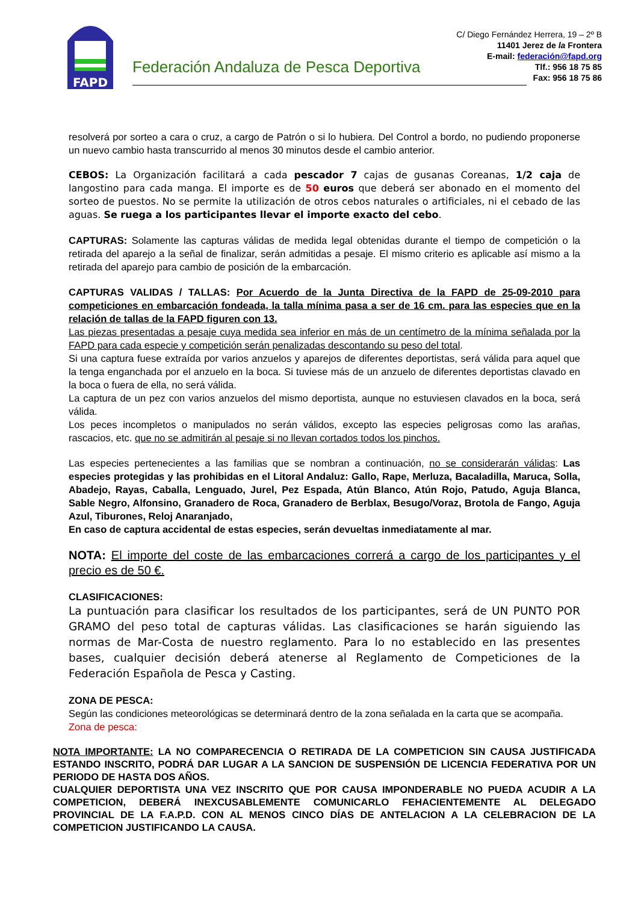FAPD
Federación Andaluza de Pesca Deportiva
C/ Diego Fernández Herrera, 19 – 2º B
11401 Jerez de la Frontera
E-mail: federación@fapd.org
Tlf.: 956 18 75 85
Fax: 956 18 75 86
resolverá por sorteo a cara o cruz, a cargo de Patrón o si lo hubiera. Del Control a bordo, no pudiendo proponerse un nuevo cambio hasta transcurrido al menos 30 minutos desde el cambio anterior.
CEBOS: La Organización facilitará a cada pescador 7 cajas de gusanas Coreanas, 1/2 caja de langostino para cada manga. El importe es de 50 euros que deberá ser abonado en el momento del sorteo de puestos. No se permite la utilización de otros cebos naturales o artificiales, ni el cebado de las aguas. Se ruega a los participantes llevar el importe exacto del cebo.
CAPTURAS: Solamente las capturas válidas de medida legal obtenidas durante el tiempo de competición o la retirada del aparejo a la señal de finalizar, serán admitidas a pesaje. El mismo criterio es aplicable así mismo a la retirada del aparejo para cambio de posición de la embarcación.
CAPTURAS VALIDAS / TALLAS: Por Acuerdo de la Junta Directiva de la FAPD de 25-09-2010 para competiciones en embarcación fondeada, la talla mínima pasa a ser de 16 cm. para las especies que en la relación de tallas de la FAPD figuren con 13.
Las piezas presentadas a pesaje cuya medida sea inferior en más de un centímetro de la mínima señalada por la FAPD para cada especie y competición serán penalizadas descontando su peso del total.
Si una captura fuese extraída por varios anzuelos y aparejos de diferentes deportistas, será válida para aquel que la tenga enganchada por el anzuelo en la boca. Si tuviese más de un anzuelo de diferentes deportistas clavado en la boca o fuera de ella, no será válida.
La captura de un pez con varios anzuelos del mismo deportista, aunque no estuviesen clavados en la boca, será válida.
Los peces incompletos o manipulados no serán válidos, excepto las especies peligrosas como las arañas, rascacios, etc. que no se admitirán al pesaje si no llevan cortados todos los pinchos.
Las especies pertenecientes a las familias que se nombran a continuación, no se considerarán válidas: Las especies protegidas y las prohibidas en el Litoral Andaluz: Gallo, Rape, Merluza, Bacaladilla, Maruca, Solla, Abadejo, Rayas, Caballa, Lenguado, Jurel, Pez Espada, Atún Blanco, Atún Rojo, Patudo, Aguja Blanca, Sable Negro, Alfonsino, Granadero de Roca, Granadero de Berblax, Besugo/Voraz, Brotola de Fango, Aguja Azul, Tiburones, Reloj Anaranjado,
En caso de captura accidental de estas especies, serán devueltas inmediatamente al mar.
NOTA: El importe del coste de las embarcaciones correrá a cargo de los participantes y el precio es de 50 €.
CLASIFICACIONES:
La puntuación para clasificar los resultados de los participantes, será de UN PUNTO POR GRAMO del peso total de capturas válidas. Las clasificaciones se harán siguiendo las normas de Mar-Costa de nuestro reglamento. Para lo no establecido en las presentes bases, cualquier decisión deberá atenerse al Reglamento de Competiciones de la Federación Española de Pesca y Casting.
ZONA DE PESCA:
Según las condiciones meteorológicas se determinará dentro de la zona señalada en la carta que se acompaña.
Zona de pesca:
NOTA IMPORTANTE: LA NO COMPARECENCIA O RETIRADA DE LA COMPETICION SIN CAUSA JUSTIFICADA ESTANDO INSCRITO, PODRÁ DAR LUGAR A LA SANCION DE SUSPENSIÓN DE LICENCIA FEDERATIVA POR UN PERIODO DE HASTA DOS AÑOS.
CUALQUIER DEPORTISTA UNA VEZ INSCRITO QUE POR CAUSA IMPONDERABLE NO PUEDA ACUDIR A LA COMPETICION, DEBERÁ INEXCUSABLEMENTE COMUNICARLO FEHACIENTEMENTE AL DELEGADO PROVINCIAL DE LA F.A.P.D. CON AL MENOS CINCO DÍAS DE ANTELACION A LA CELEBRACION DE LA COMPETICION JUSTIFICANDO LA CAUSA.